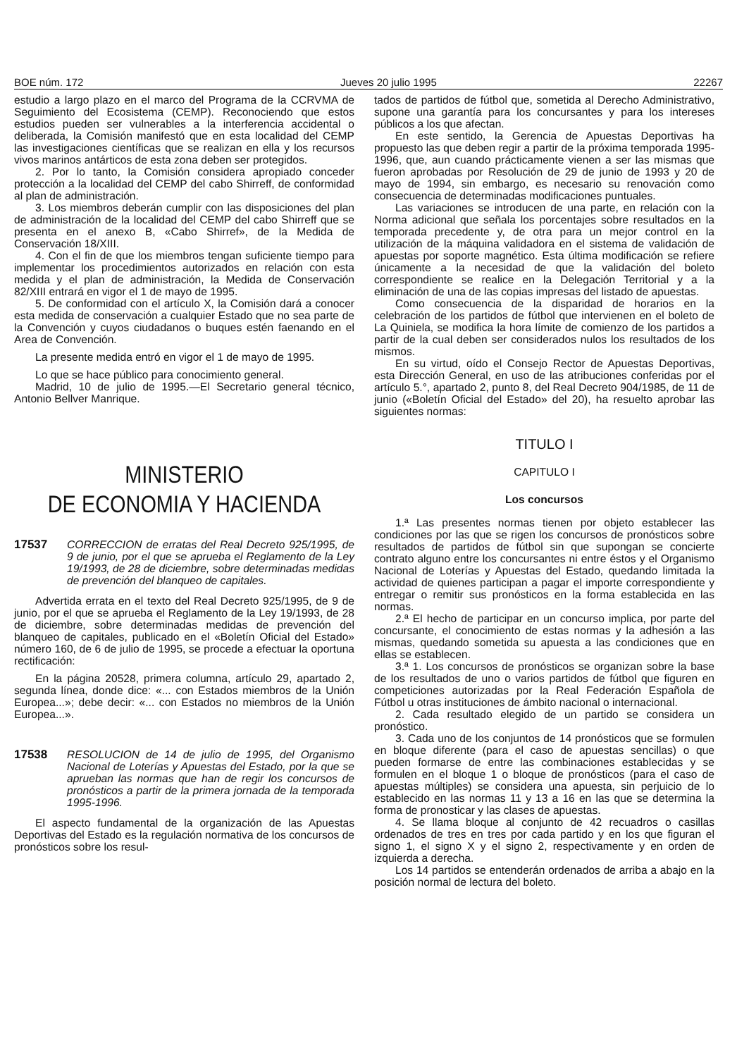BOE núm. 172 Jueves 20 julio 1995 22267
estudio a largo plazo en el marco del Programa de la CCRVMA de Seguimiento del Ecosistema (CEMP). Reconociendo que estos estudios pueden ser vulnerables a la interferencia accidental o deliberada, la Comisión manifestó que en esta localidad del CEMP las investigaciones científicas que se realizan en ella y los recursos vivos marinos antárticos de esta zona deben ser protegidos.
2. Por lo tanto, la Comisión considera apropiado conceder protección a la localidad del CEMP del cabo Shirreff, de conformidad al plan de administración.
3. Los miembros deberán cumplir con las disposiciones del plan de administración de la localidad del CEMP del cabo Shirreff que se presenta en el anexo B, «Cabo Shirref», de la Medida de Conservación 18/XIII.
4. Con el fin de que los miembros tengan suficiente tiempo para implementar los procedimientos autorizados en relación con esta medida y el plan de administración, la Medida de Conservación 82/XIII entrará en vigor el 1 de mayo de 1995.
5. De conformidad con el artículo X, la Comisión dará a conocer esta medida de conservación a cualquier Estado que no sea parte de la Convención y cuyos ciudadanos o buques estén faenando en el Area de Convención.
La presente medida entró en vigor el 1 de mayo de 1995.
Lo que se hace público para conocimiento general.
Madrid, 10 de julio de 1995.—El Secretario general técnico, Antonio Bellver Manrique.
MINISTERIO
DE ECONOMIA Y HACIENDA
17537 CORRECCION de erratas del Real Decreto 925/1995, de 9 de junio, por el que se aprueba el Reglamento de la Ley 19/1993, de 28 de diciembre, sobre determinadas medidas de prevención del blanqueo de capitales.
Advertida errata en el texto del Real Decreto 925/1995, de 9 de junio, por el que se aprueba el Reglamento de la Ley 19/1993, de 28 de diciembre, sobre determinadas medidas de prevención del blanqueo de capitales, publicado en el «Boletín Oficial del Estado» número 160, de 6 de julio de 1995, se procede a efectuar la oportuna rectificación:
En la página 20528, primera columna, artículo 29, apartado 2, segunda línea, donde dice: «... con Estados miembros de la Unión Europea...»; debe decir: «... con Estados no miembros de la Unión Europea...».
17538 RESOLUCION de 14 de julio de 1995, del Organismo Nacional de Loterías y Apuestas del Estado, por la que se aprueban las normas que han de regir los concursos de pronósticos a partir de la primera jornada de la temporada 1995-1996.
El aspecto fundamental de la organización de las Apuestas Deportivas del Estado es la regulación normativa de los concursos de pronósticos sobre los resul-
tados de partidos de fútbol que, sometida al Derecho Administrativo, supone una garantía para los concursantes y para los intereses públicos a los que afectan.
En este sentido, la Gerencia de Apuestas Deportivas ha propuesto las que deben regir a partir de la próxima temporada 1995-1996, que, aun cuando prácticamente vienen a ser las mismas que fueron aprobadas por Resolución de 29 de junio de 1993 y 20 de mayo de 1994, sin embargo, es necesario su renovación como consecuencia de determinadas modificaciones puntuales.
Las variaciones se introducen de una parte, en relación con la Norma adicional que señala los porcentajes sobre resultados en la temporada precedente y, de otra para un mejor control en la utilización de la máquina validadora en el sistema de validación de apuestas por soporte magnético. Esta última modificación se refiere únicamente a la necesidad de que la validación del boleto correspondiente se realice en la Delegación Territorial y a la eliminación de una de las copias impresas del listado de apuestas.
Como consecuencia de la disparidad de horarios en la celebración de los partidos de fútbol que intervienen en el boleto de La Quiniela, se modifica la hora límite de comienzo de los partidos a partir de la cual deben ser considerados nulos los resultados de los mismos.
En su virtud, oído el Consejo Rector de Apuestas Deportivas, esta Dirección General, en uso de las atribuciones conferidas por el artículo 5.°, apartado 2, punto 8, del Real Decreto 904/1985, de 11 de junio («Boletín Oficial del Estado» del 20), ha resuelto aprobar las siguientes normas:
TITULO I
CAPITULO I
Los concursos
1.ª Las presentes normas tienen por objeto establecer las condiciones por las que se rigen los concursos de pronósticos sobre resultados de partidos de fútbol sin que supongan se concierte contrato alguno entre los concursantes ni entre éstos y el Organismo Nacional de Loterías y Apuestas del Estado, quedando limitada la actividad de quienes participan a pagar el importe correspondiente y entregar o remitir sus pronósticos en la forma establecida en las normas.
2.ª El hecho de participar en un concurso implica, por parte del concursante, el conocimiento de estas normas y la adhesión a las mismas, quedando sometida su apuesta a las condiciones que en ellas se establecen.
3.ª 1. Los concursos de pronósticos se organizan sobre la base de los resultados de uno o varios partidos de fútbol que figuren en competiciones autorizadas por la Real Federación Española de Fútbol u otras instituciones de ámbito nacional o internacional.
2. Cada resultado elegido de un partido se considera un pronóstico.
3. Cada uno de los conjuntos de 14 pronósticos que se formulen en bloque diferente (para el caso de apuestas sencillas) o que pueden formarse de entre las combinaciones establecidas y se formulen en el bloque 1 o bloque de pronósticos (para el caso de apuestas múltiples) se considera una apuesta, sin perjuicio de lo establecido en las normas 11 y 13 a 16 en las que se determina la forma de pronosticar y las clases de apuestas.
4. Se llama bloque al conjunto de 42 recuadros o casillas ordenados de tres en tres por cada partido y en los que figuran el signo 1, el signo X y el signo 2, respectivamente y en orden de izquierda a derecha.
Los 14 partidos se entenderán ordenados de arriba a abajo en la posición normal de lectura del boleto.